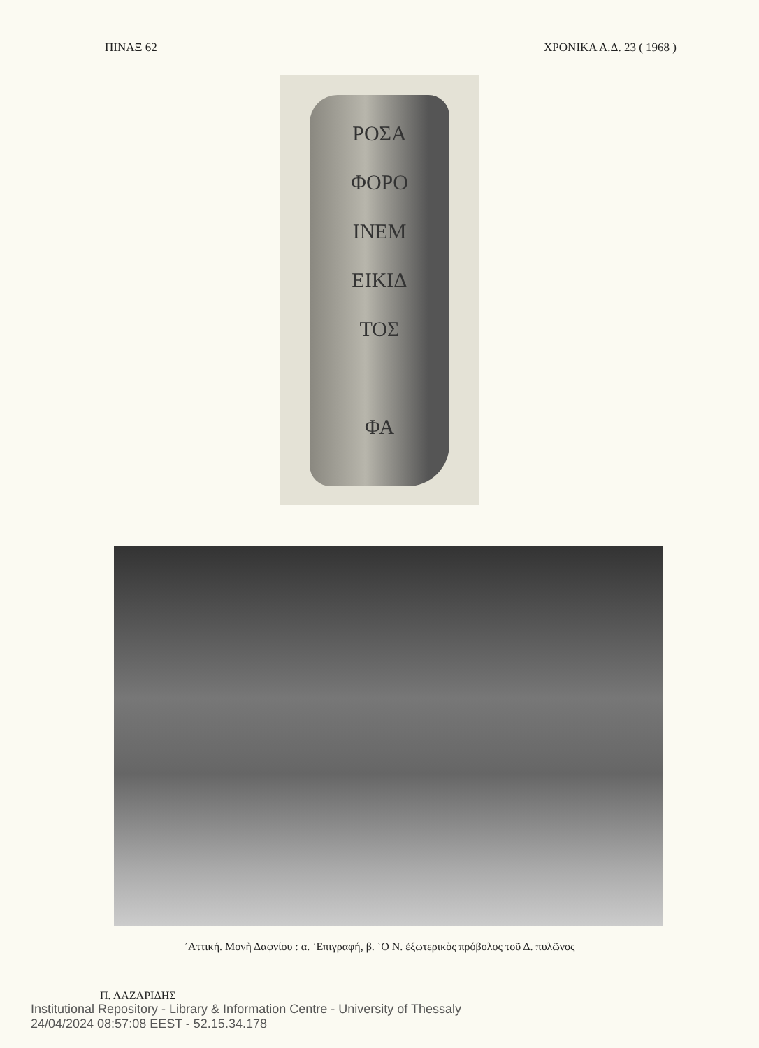ΠΙΝΑΞ 62 ΧΡΟΝΙΚΑ Α.Δ. 23 ( 1968 )
ΡΟΣΑ
ΦΟΡΟ
ΙΝΕΜ
ΕΙΚΙΔ
ΤΟΣ
ΦΑ
᾿Αττική. Μονὴ Δαφνίου : α. ᾿Επιγραφή, β. ῾Ο Ν. ἐξωτερικὸς πρόβολος τοῦ Δ. πυλῶνος
Π. ΛΑΖΑΡΙΔΗΣ
Institutional Repository - Library & Information Centre - University of Thessaly
24/04/2024 08:57:08 EEST - 52.15.34.178